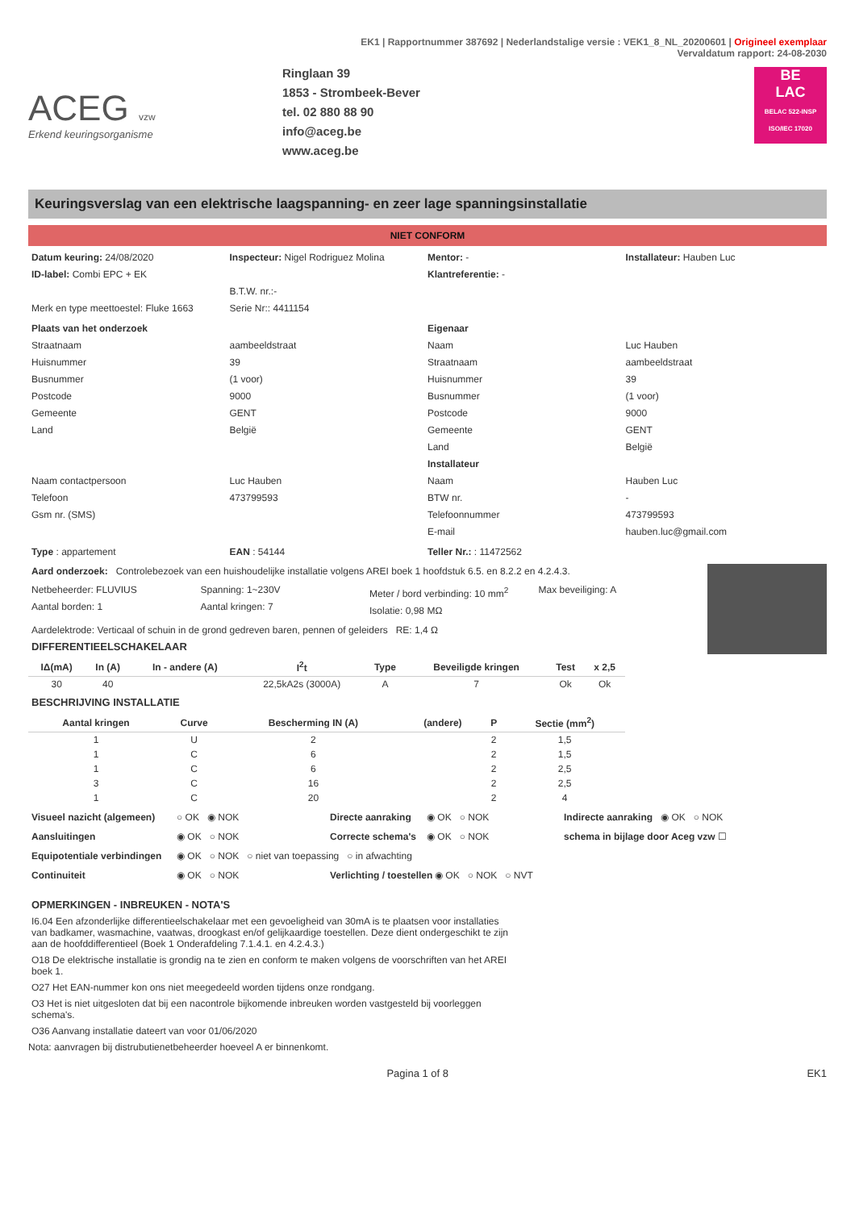EK1 | Rapportnummer 387692 | Nederlandstalige versie : VEK1_8_NL_20200601 | Origineel exemplaar
Vervaldatum rapport: 24-08-2030
ACEG vzw
Erkend keuringsorganisme
Ringlaan 39
1853 - Strombeek-Bever
tel. 02 880 88 90
info@aceg.be
www.aceg.be
BE
LAC
BELAC 522-INSP ISO/IEC 17020
Keuringsverslag van een elektrische laagspanning- en zeer lage spanningsinstallatie
NIET CONFORM
Datum keuring: 24/08/2020
ID-label: Combi EPC + EK
Merk en type meettoestel: Fluke 1663
Inspecteur: Nigel Rodriguez Molina
B.T.W. nr.:-
Serie Nr:: 4411154
Mentor: -
Klantreferentie: -
Installateur: Hauben Luc
Plaats van het onderzoek
Straatnaam
Huisnummer
Busnummer
Postcode
Gemeente
Land
Naam contactpersoon
Telefoon
Gsm nr. (SMS)
aambeeldstraat
39
(1 voor)
9000
GENT
België
Luc Hauben
473799593
Eigenaar
Naam
Straatnaam
Huisnummer
Busnummer
Postcode
Gemeente
Land
Installateur
Naam
BTW nr.
Telefoonnummer
E-mail
Luc Hauben
aambeeldstraat
39
(1 voor)
9000
GENT
België
Hauben Luc
-
473799593
hauben.luc@gmail.com
Type : appartement EAN : 54144 Teller Nr.: : 11472562
Aard onderzoek: Controlebezoek van een huishoudelijke installatie volgens AREI boek 1 hoofdstuk 6.5. en 8.2.2 en 4.2.4.3.
Netbeheerder: FLUVIUS
Aantal borden: 1
Spanning: 1~230V
Aantal kringen: 7
Meter / bord verbinding: 10 mm<sup>2</sup>
Isolatie: 0,98 MΩ
Max beveiliging: A
Aardelektrode: Verticaal of schuin in de grond gedreven baren, pennen of geleiders RE: 1,4 Ω
DIFFERENTIEELSCHAKELAAR
| IΔ(mA) | In (A) | In - andere (A) | I<sup>2</sup>t | Type | Beveiligde kringen | Test | x 2,5 |
| --- | --- | --- | --- | --- | --- | --- | --- |
| 30 | 40 | | 22,5kA2s (3000A) | A | 7 | Ok | Ok |
BESCHRIJVING INSTALLATIE
| Aantal kringen | Curve | Bescherming IN (A) | (andere) | P | Sectie (mm<sup>2</sup>) |
| --- | --- | --- | --- | --- | --- |
| 1 | U | 2 | | 2 | 1,5 |
| 1 | C | 6 | | 2 | 1,5 |
| 1 | C | 6 | | 2 | 2,5 |
| 3 | C | 16 | | 2 | 2,5 |
| 1 | C | 20 | | 2 | 4 |
Visueel nazicht (algemeen) ○ OK ◉ NOK Directe aanraking ◉ OK ○ NOK Indirecte aanraking ◉ OK ○ NOK
Aansluitingen ◉ OK ○ NOK Correcte schema's ◉ OK ○ NOK schema in bijlage door Aceg vzw ☐
Equipotentiale verbindingen ◉ OK ○ NOK ○ niet van toepassing ○ in afwachting
Continuiteit ◉ OK ○ NOK Verlichting / toestellen ◉ OK ○ NOK ○ NVT
OPMERKINGEN - INBREUKEN - NOTA'S
I6.04 Een afzonderlijke differentieelschakelaar met een gevoeligheid van 30mA is te plaatsen voor installaties van badkamer, wasmachine, vaatwas, droogkast en/of gelijkaardige toestellen. Deze dient ondergeschikt te zijn aan de hoofddifferentieel (Boek 1 Onderafdeling 7.1.4.1. en 4.2.4.3.)
O18 De elektrische installatie is grondig na te zien en conform te maken volgens de voorschriften van het AREI boek 1.
O27 Het EAN-nummer kon ons niet meegedeeld worden tijdens onze rondgang.
O3 Het is niet uitgesloten dat bij een nacontrole bijkomende inbreuken worden vastgesteld bij voorleggen schema's.
O36 Aanvang installatie dateert van voor 01/06/2020
Nota: aanvragen bij distrubutienetbeheerder hoeveel A er binnenkomt.
Pagina 1 of 8 EK1